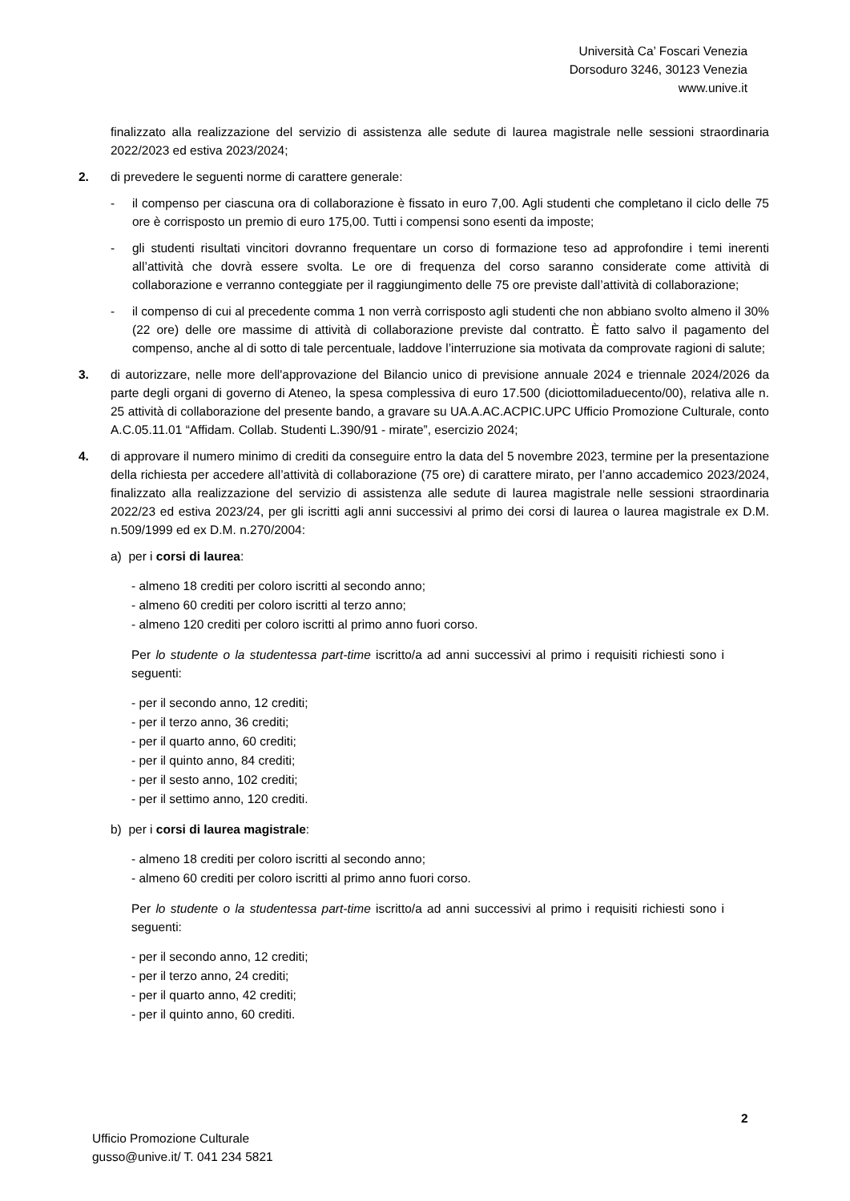Università Ca’ Foscari Venezia
Dorsoduro 3246, 30123 Venezia
www.unive.it
finalizzato alla realizzazione del servizio di assistenza alle sedute di laurea magistrale nelle sessioni straordinaria 2022/2023 ed estiva 2023/2024;
2. di prevedere le seguenti norme di carattere generale:
- il compenso per ciascuna ora di collaborazione è fissato in euro 7,00. Agli studenti che completano il ciclo delle 75 ore è corrisposto un premio di euro 175,00. Tutti i compensi sono esenti da imposte;
- gli studenti risultati vincitori dovranno frequentare un corso di formazione teso ad approfondire i temi inerenti all’attività che dovrà essere svolta. Le ore di frequenza del corso saranno considerate come attività di collaborazione e verranno conteggiate per il raggiungimento delle 75 ore previste dall’attività di collaborazione;
- il compenso di cui al precedente comma 1 non verrà corrisposto agli studenti che non abbiano svolto almeno il 30% (22 ore) delle ore massime di attività di collaborazione previste dal contratto. È fatto salvo il pagamento del compenso, anche al di sotto di tale percentuale, laddove l’interruzione sia motivata da comprovate ragioni di salute;
3. di autorizzare, nelle more dell'approvazione del Bilancio unico di previsione annuale 2024 e triennale 2024/2026 da parte degli organi di governo di Ateneo, la spesa complessiva di euro 17.500 (diciottomiladuecento/00), relativa alle n. 25 attività di collaborazione del presente bando, a gravare su UA.A.AC.ACPIC.UPC Ufficio Promozione Culturale, conto A.C.05.11.01 “Affidam. Collab. Studenti L.390/91 - mirate”, esercizio 2024;
4. di approvare il numero minimo di crediti da conseguire entro la data del 5 novembre 2023, termine per la presentazione della richiesta per accedere all’attività di collaborazione (75 ore) di carattere mirato, per l’anno accademico 2023/2024, finalizzato alla realizzazione del servizio di assistenza alle sedute di laurea magistrale nelle sessioni straordinaria 2022/23 ed estiva 2023/24, per gli iscritti agli anni successivi al primo dei corsi di laurea o laurea magistrale ex D.M. n.509/1999 ed ex D.M. n.270/2004:
a) per i corsi di laurea:
- almeno 18 crediti per coloro iscritti al secondo anno;
- almeno 60 crediti per coloro iscritti al terzo anno;
- almeno 120 crediti per coloro iscritti al primo anno fuori corso.
Per lo studente o la studentessa part-time iscritto/a ad anni successivi al primo i requisiti richiesti sono i seguenti:
- per il secondo anno, 12 crediti;
- per il terzo anno, 36 crediti;
- per il quarto anno, 60 crediti;
- per il quinto anno, 84 crediti;
- per il sesto anno, 102 crediti;
- per il settimo anno, 120 crediti.
b) per i corsi di laurea magistrale:
- almeno 18 crediti per coloro iscritti al secondo anno;
- almeno 60 crediti per coloro iscritti al primo anno fuori corso.
Per lo studente o la studentessa part-time iscritto/a ad anni successivi al primo i requisiti richiesti sono i seguenti:
- per il secondo anno, 12 crediti;
- per il terzo anno, 24 crediti;
- per il quarto anno, 42 crediti;
- per il quinto anno, 60 crediti.
2
Ufficio Promozione Culturale
gusso@unive.it/ T. 041 234 5821